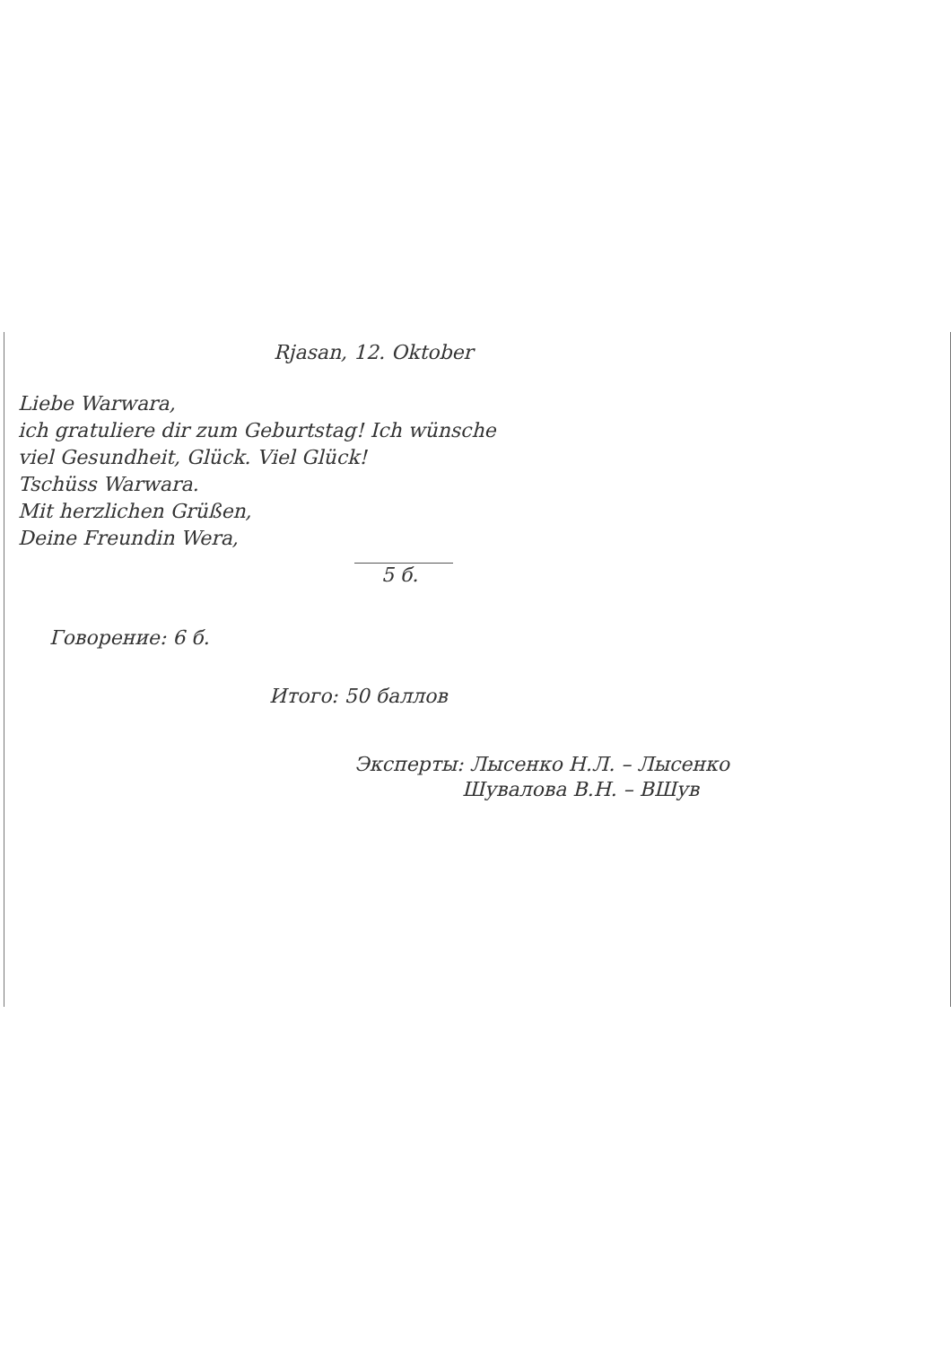Rjasan, 12. Oktober
Liebe Warwara,
ich gratuliere dir zum Geburtstag! Ich wünsche
viel Gesundheit, Glück. Viel Glück!
Tschüss Warwara.
Mit herzlichen Grüßen,
Deine Freundin Wera,
5 б.
Говорение: 6 б.
Итого: 50 баллов
Эксперты: Лысенко Н.Л. – Лысенко
Шувалова В.Н. – ВШув